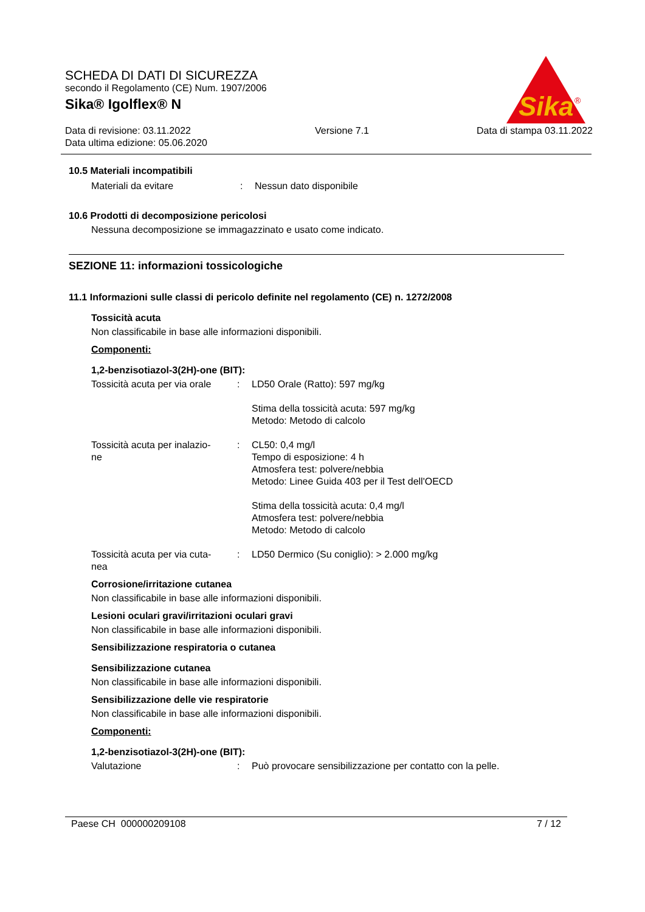Sika
®
SCHEDA DI DATI DI SICUREZZA
secondo il Regolamento (CE) Num. 1907/2006
Sika® Igolflex® N
Data di revisione: 03.11.2022
Data ultima edizione: 05.06.2020
Versione 7.1 Data di stampa 03.11.2022
10.5 Materiali incompatibili
Materiali da evitare : Nessun dato disponibile
10.6 Prodotti di decomposizione pericolosi
Nessuna decomposizione se immagazzinato e usato come indicato.
SEZIONE 11: informazioni tossicologiche
11.1 Informazioni sulle classi di pericolo definite nel regolamento (CE) n. 1272/2008
Tossicità acuta
Non classificabile in base alle informazioni disponibili.
Componenti:
1,2-benzisotiazol-3(2H)-one (BIT):
Tossicità acuta per via orale
: LD50 Orale (Ratto): 597 mg/kg
Stima della tossicità acuta: 597 mg/kg
Metodo: Metodo di calcolo
Tossicità acuta per inalazio-
ne
: CL50: 0,4 mg/l
Tempo di esposizione: 4 h
Atmosfera test: polvere/nebbia
Metodo: Linee Guida 403 per il Test dell'OECD
Stima della tossicità acuta: 0,4 mg/l
Atmosfera test: polvere/nebbia
Metodo: Metodo di calcolo
Tossicità acuta per via cuta-
nea
: LD50 Dermico (Su coniglio): > 2.000 mg/kg
Corrosione/irritazione cutanea
Non classificabile in base alle informazioni disponibili.
Lesioni oculari gravi/irritazioni oculari gravi
Non classificabile in base alle informazioni disponibili.
Sensibilizzazione respiratoria o cutanea
Sensibilizzazione cutanea
Non classificabile in base alle informazioni disponibili.
Sensibilizzazione delle vie respiratorie
Non classificabile in base alle informazioni disponibili.
Componenti:
1,2-benzisotiazol-3(2H)-one (BIT):
Valutazione : Può provocare sensibilizzazione per contatto con la pelle.
Paese CH 000000209108 7 / 12